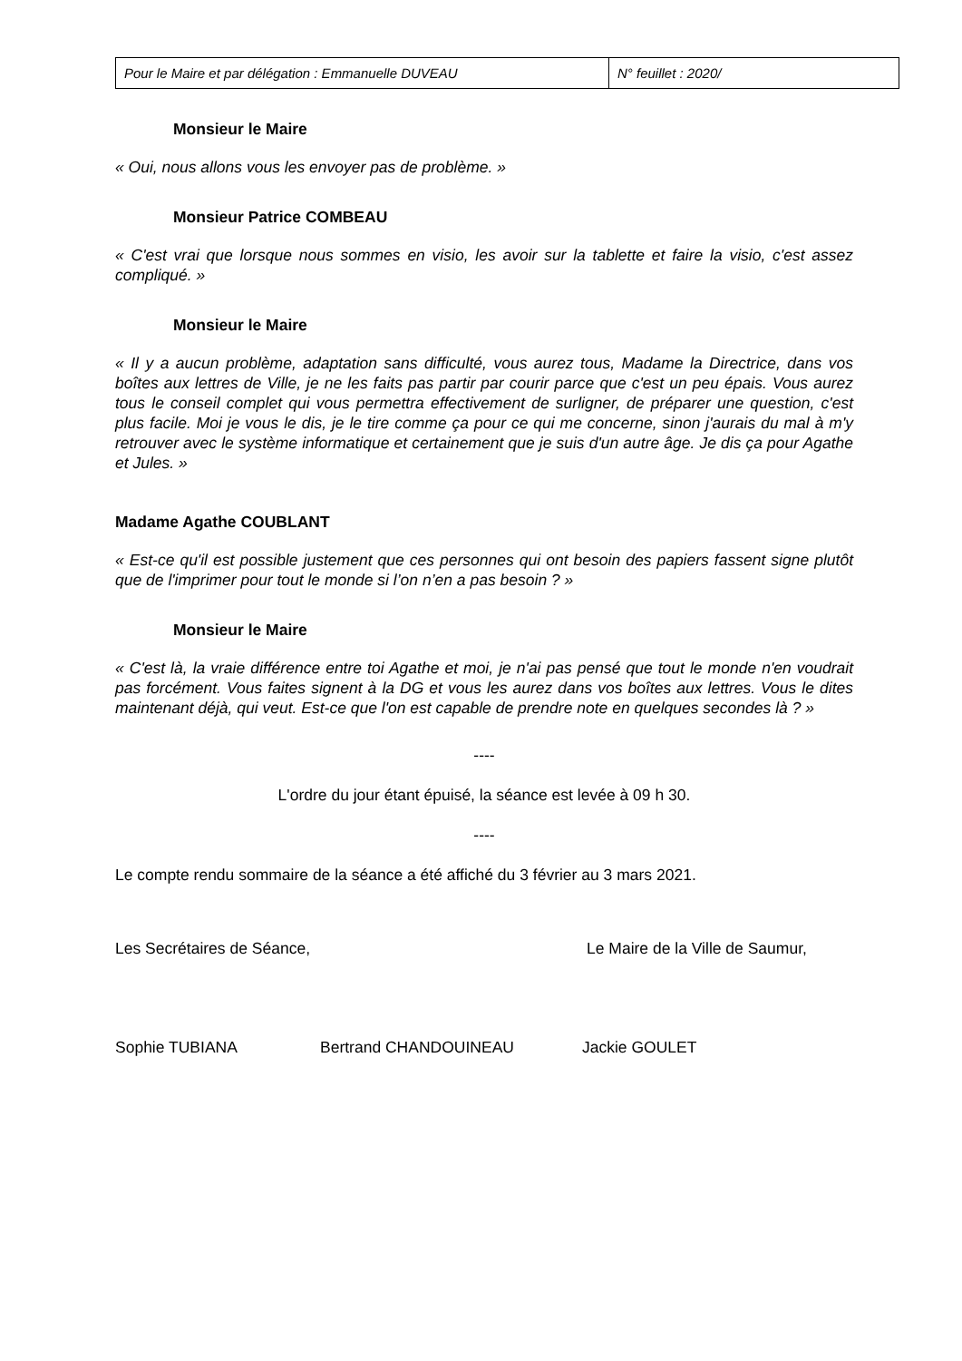| Pour le Maire et par délégation : Emmanuelle DUVEAU | N° feuillet : 2020/ |
Monsieur le Maire
« Oui, nous allons vous les envoyer pas de problème. »
Monsieur Patrice COMBEAU
« C'est vrai que lorsque nous sommes en visio, les avoir sur la tablette et faire la visio, c'est assez compliqué. »
Monsieur le Maire
« Il y a aucun problème, adaptation sans difficulté, vous aurez tous, Madame la Directrice, dans vos boîtes aux lettres de Ville, je ne les faits pas partir par courir parce que c'est un peu épais. Vous aurez tous le conseil complet qui vous permettra effectivement de surligner, de préparer une question, c'est plus facile. Moi je vous le dis, je le tire comme ça pour ce qui me concerne, sinon j'aurais du mal à m'y retrouver avec le système informatique et certainement que je suis d'un autre âge. Je dis ça pour Agathe et Jules. »
Madame Agathe COUBLANT
« Est-ce qu'il est possible justement que ces personnes qui ont besoin des papiers fassent signe plutôt que de l'imprimer pour tout le monde si l’on n’en a pas besoin ? »
Monsieur le Maire
« C'est là, la vraie différence entre toi Agathe et moi, je n'ai pas pensé que tout le monde n'en voudrait pas forcément. Vous faites signent à la DG et vous les aurez dans vos boîtes aux lettres. Vous le dites maintenant déjà, qui veut. Est-ce que l'on est capable de prendre note en quelques secondes là ? »
----
L'ordre du jour étant épuisé, la séance est levée à 09 h 30.
----
Le compte rendu sommaire de la séance a été affiché du 3 février au 3 mars 2021.
Les Secrétaires de Séance, Le Maire de la Ville de Saumur,
Sophie TUBIANA Bertrand CHANDOUINEAU Jackie GOULET